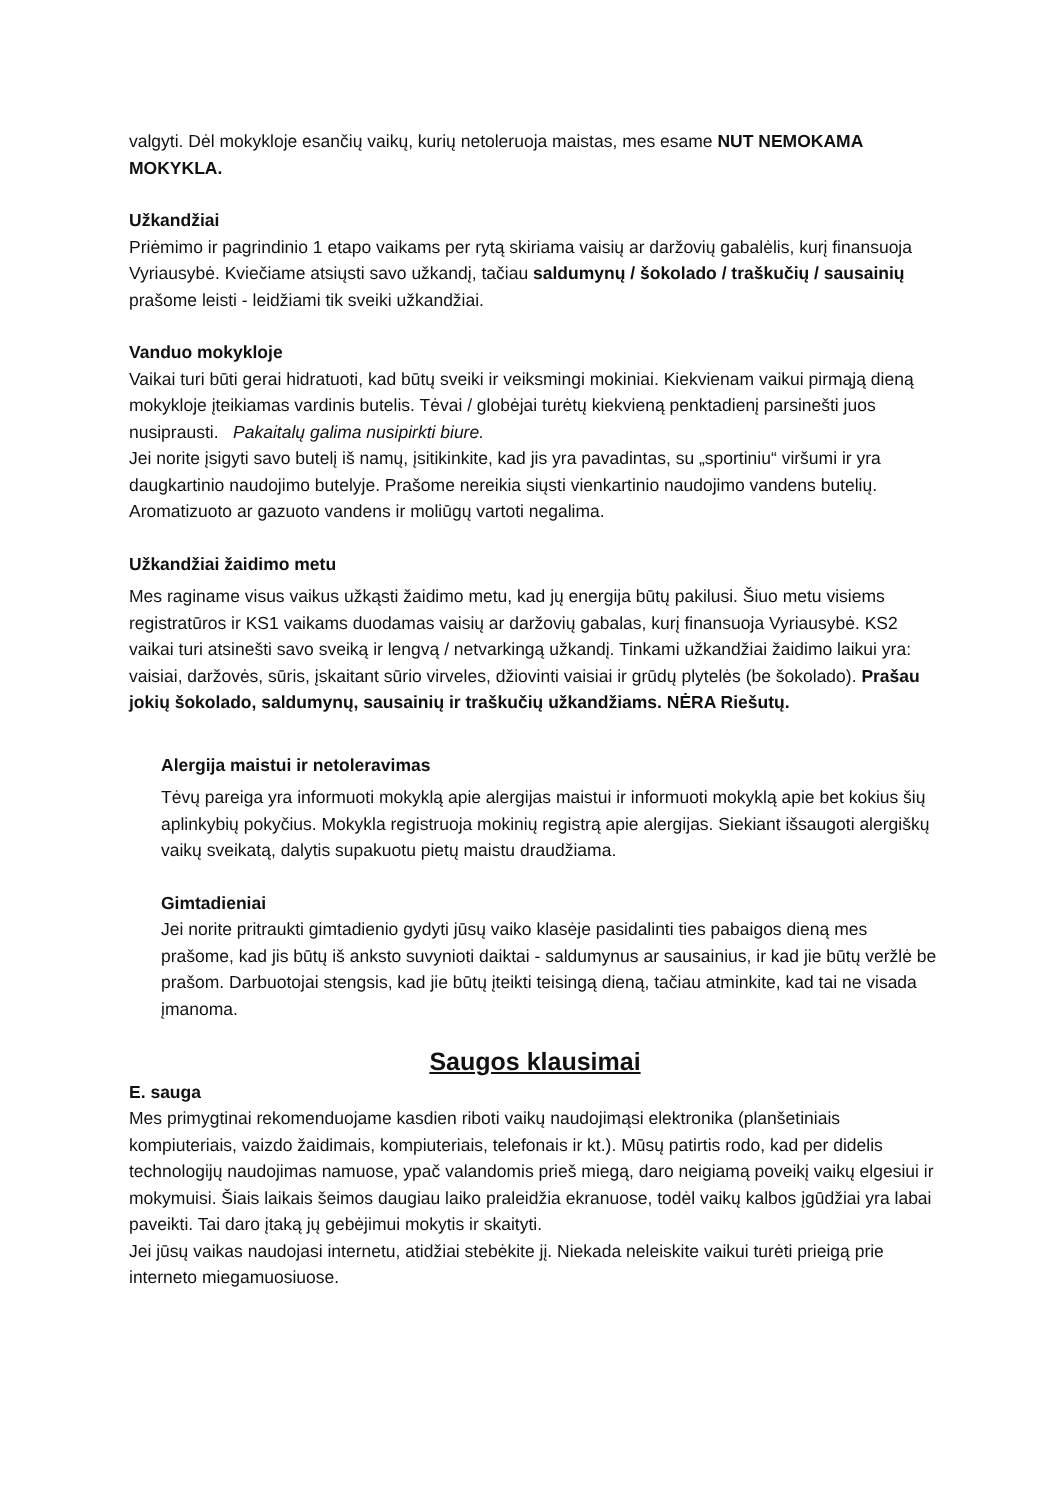valgyti. Dėl mokykloje esančių vaikų, kurių netoleruoja maistas, mes esame NUT NEMOKAMA MOKYKLA.
Užkandžiai
Priėmimo ir pagrindinio 1 etapo vaikams per rytą skiriama vaisių ar daržovių gabalėlis, kurį finansuoja Vyriausybė. Kviečiame atsiųsti savo užkandį, tačiau saldumynų / šokolado / traškučių / sausainių prašome leisti - leidžiami tik sveiki užkandžiai.
Vanduo mokykloje
Vaikai turi būti gerai hidratuoti, kad būtų sveiki ir veiksmingi mokiniai. Kiekvienam vaikui pirmąją dieną mokykloje įteikiamas vardinis butelis. Tėvai / globėjai turėtų kiekvieną penktadienį parsinešti juos nusiprausti. Pakaitalų galima nusipirkti biure.
Jei norite įsigyti savo butelį iš namų, įsitikinkite, kad jis yra pavadintas, su „sportiniu“ viršumi ir yra daugkartinio naudojimo butelyje. Prašome nereikia siųsti vienkartinio naudojimo vandens butelių. Aromatizuoto ar gazuoto vandens ir moliūgų vartoti negalima.
Užkandžiai žaidimo metu
Mes raginame visus vaikus užkąsti žaidimo metu, kad jų energija būtų pakilusi. Šiuo metu visiems registratūros ir KS1 vaikams duodamas vaisių ar daržovių gabalas, kurį finansuoja Vyriausybė. KS2 vaikai turi atsinešti savo sveiką ir lengvą / netvarkingą užkandį. Tinkami užkandžiai žaidimo laikui yra: vaisiai, daržovės, sūris, įskaitant sūrio virveles, džiovinti vaisiai ir grūdų plytelės (be šokolado). Prašau jokių šokolado, saldumynų, sausainių ir traškučių užkandžiams. NĖRA Riešutų.
Alergija maistui ir netoleravimas
Tėvų pareiga yra informuoti mokyklą apie alergijas maistui ir informuoti mokyklą apie bet kokius šių aplinkybių pokyčius. Mokykla registruoja mokinių registrą apie alergijas. Siekiant išsaugoti alergiškų vaikų sveikatą, dalytis supakuotu pietų maistu draudžiama.
Gimtadieniai
Jei norite pritraukti gimtadienio gydyti jūsų vaiko klasėje pasidalinti ties pabaigos dieną mes prašome, kad jis būtų iš anksto suvynioti daiktai - saldumynus ar sausainius, ir kad jie būtų veržlė be prašom. Darbuotojai stengsis, kad jie būtų įteikti teisingą dieną, tačiau atminkite, kad tai ne visada įmanoma.
Saugos klausimai
E. sauga
Mes primygtinai rekomenduojame kasdien riboti vaikų naudojimąsi elektronika (planšetiniais kompiuteriais, vaizdo žaidimais, kompiuteriais, telefonais ir kt.). Mūsų patirtis rodo, kad per didelis technologijų naudojimas namuose, ypač valandomis prieš miegą, daro neigiamą poveikį vaikų elgesiui ir mokymuisi. Šiais laikais šeimos daugiau laiko praleidžia ekranuose, todėl vaikų kalbos įgūdžiai yra labai paveikti. Tai daro įtaką jų gebėjimui mokytis ir skaityti.
Jei jūsų vaikas naudojasi internetu, atidžiai stebėkite jį. Niekada neleiskite vaikui turėti prieigą prie interneto miegamuosiuose.